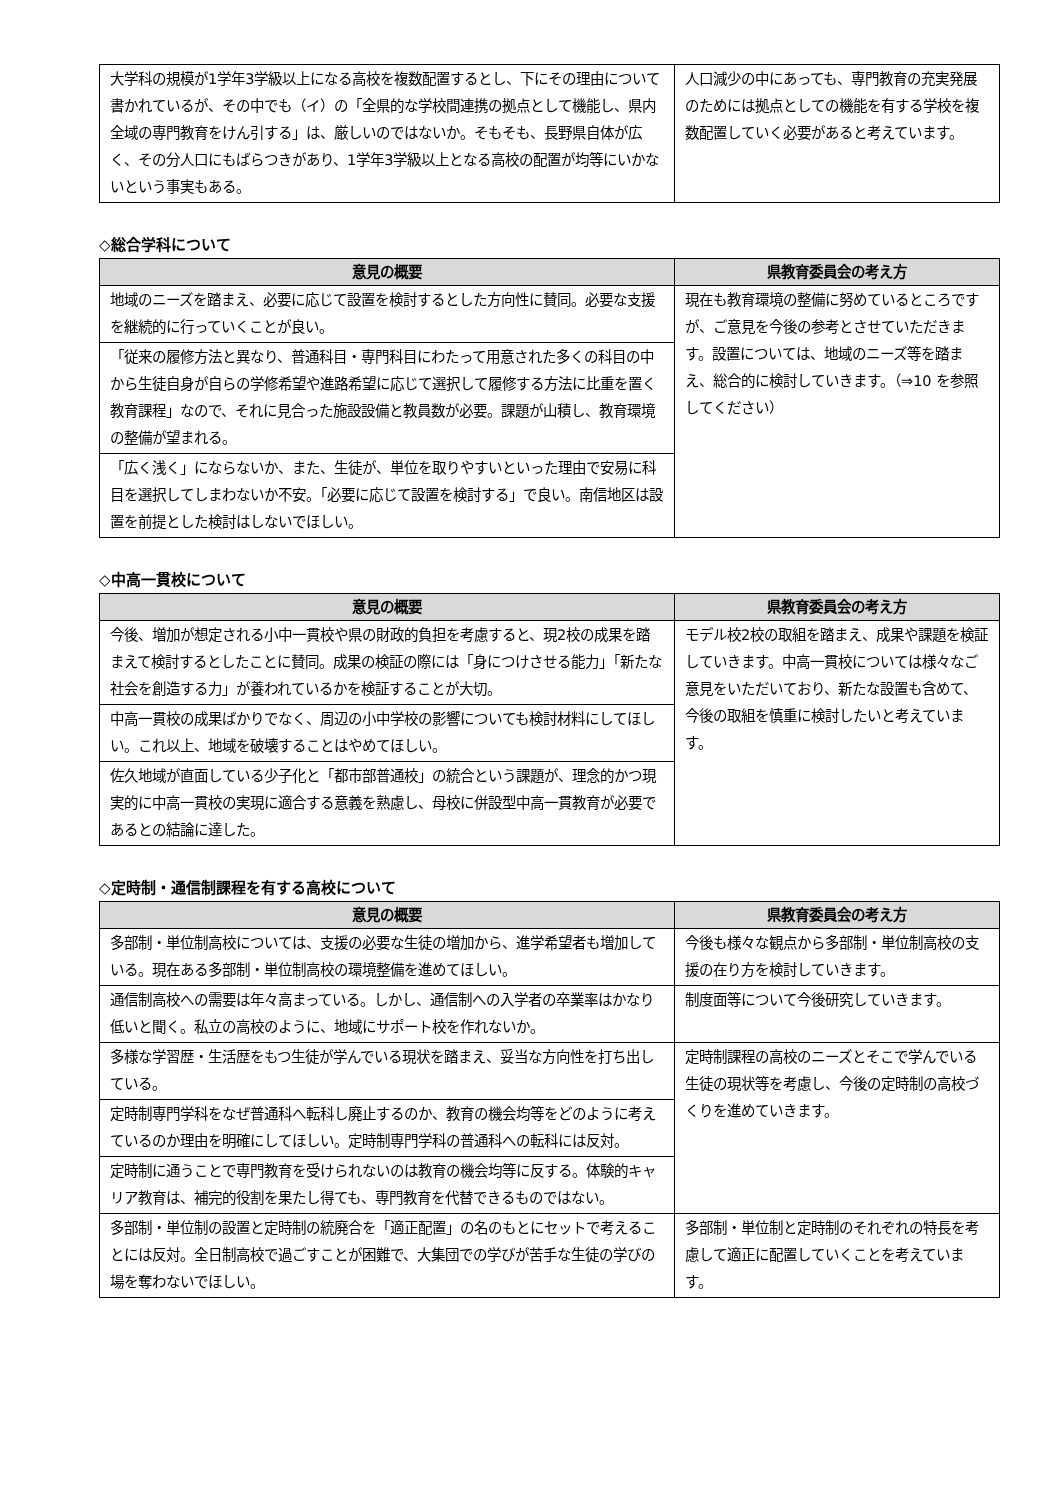| 大学科の規模が1学年3学級以上になる高校を複数配置するとし、下にその理由について書かれているが、その中でも（イ）の「全県的な学校間連携の拠点として機能し、県内全域の専門教育をけん引する」は、厳しいのではないか。そもそも、長野県自体が広く、その分人口にもばらつきがあり、1学年3学級以上となる高校の配置が均等にいかないという事実もある。 | 人口減少の中にあっても、専門教育の充実発展のためには拠点としての機能を有する学校を複数配置していく必要があると考えています。 |
◇総合学科について
| 意見の概要 | 県教育委員会の考え方 |
| --- | --- |
| 地域のニーズを踏まえ、必要に応じて設置を検討するとした方向性に賛同。必要な支援を継続的に行っていくことが良い。 | 現在も教育環境の整備に努めているところですが、ご意見を今後の参考とさせていただきます。設置については、地域のニーズ等を踏まえ、総合的に検討していきます。（⇒10 を参照してください） |
| 「従来の履修方法と異なり、普通科目・専門科目にわたって用意された多くの科目の中から生徒自身が自らの学修希望や進路希望に応じて選択して履修する方法に比重を置く教育課程」なので、それに見合った施設設備と教員数が必要。課題が山積し、教育環境の整備が望まれる。 | |
| 「広く浅く」にならないか、また、生徒が、単位を取りやすいといった理由で安易に科目を選択してしまわないか不安。「必要に応じて設置を検討する」で良い。南信地区は設置を前提とした検討はしないでほしい。 | |
◇中高一貫校について
| 意見の概要 | 県教育委員会の考え方 |
| --- | --- |
| 今後、増加が想定される小中一貫校や県の財政的負担を考慮すると、現2校の成果を踏まえて検討するとしたことに賛同。成果の検証の際には「身につけさせる能力」「新たな社会を創造する力」が養われているかを検証することが大切。 | モデル校2校の取組を踏まえ、成果や課題を検証していきます。中高一貫校については様々なご意見をいただいており、新たな設置も含めて、今後の取組を慎重に検討したいと考えています。 |
| 中高一貫校の成果ばかりでなく、周辺の小中学校の影響についても検討材料にしてほしい。これ以上、地域を破壊することはやめてほしい。 | |
| 佐久地域が直面している少子化と「都市部普通校」の統合という課題が、理念的かつ現実的に中高一貫校の実現に適合する意義を熟慮し、母校に併設型中高一貫教育が必要であるとの結論に達した。 | |
◇定時制・通信制課程を有する高校について
| 意見の概要 | 県教育委員会の考え方 |
| --- | --- |
| 多部制・単位制高校については、支援の必要な生徒の増加から、進学希望者も増加している。現在ある多部制・単位制高校の環境整備を進めてほしい。 | 今後も様々な観点から多部制・単位制高校の支援の在り方を検討していきます。 |
| 通信制高校への需要は年々高まっている。しかし、通信制への入学者の卒業率はかなり低いと聞く。私立の高校のように、地域にサポート校を作れないか。 | 制度面等について今後研究していきます。 |
| 多様な学習歴・生活歴をもつ生徒が学んでいる現状を踏まえ、妥当な方向性を打ち出している。 | 定時制課程の高校のニーズとそこで学んでいる生徒の現状等を考慮し、今後の定時制の高校づくりを進めていきます。 |
| 定時制専門学科をなぜ普通科へ転科し廃止するのか、教育の機会均等をどのように考えているのか理由を明確にしてほしい。定時制専門学科の普通科への転科には反対。 | |
| 定時制に通うことで専門教育を受けられないのは教育の機会均等に反する。体験的キャリア教育は、補完的役割を果たし得ても、専門教育を代替できるものではない。 | |
| 多部制・単位制の設置と定時制の統廃合を「適正配置」の名のもとにセットで考えることには反対。全日制高校で過ごすことが困難で、大集団での学びが苦手な生徒の学びの場を奪わないでほしい。 | 多部制・単位制と定時制のそれぞれの特長を考慮して適正に配置していくことを考えています。 |